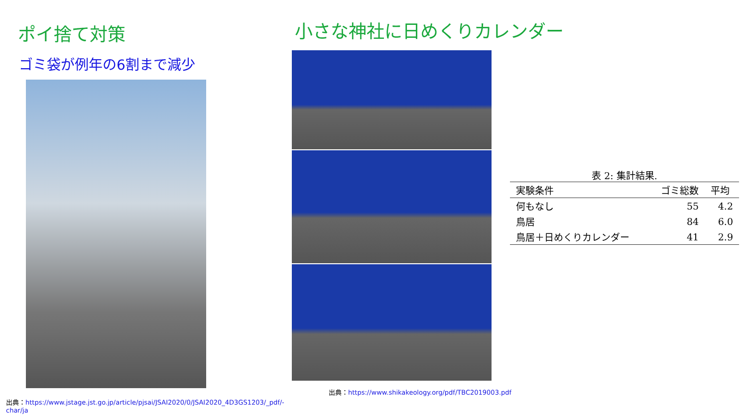ポイ捨て対策
ゴミ袋が例年の6割まで減少
出典：https://www.jstage.jst.go.jp/article/pjsai/JSAI2020/0/JSAI2020_4D3GS1203/_pdf/-char/ja
小さな神社に日めくりカレンダー
表 2: 集計結果.
| 実験条件 | ゴミ総数 | 平均 |
| --- | --- | --- |
| 何もなし | 55 | 4.2 |
| 鳥居 | 84 | 6.0 |
| 鳥居＋日めくりカレンダー | 41 | 2.9 |
出典：https://www.shikakeology.org/pdf/TBC2019003.pdf